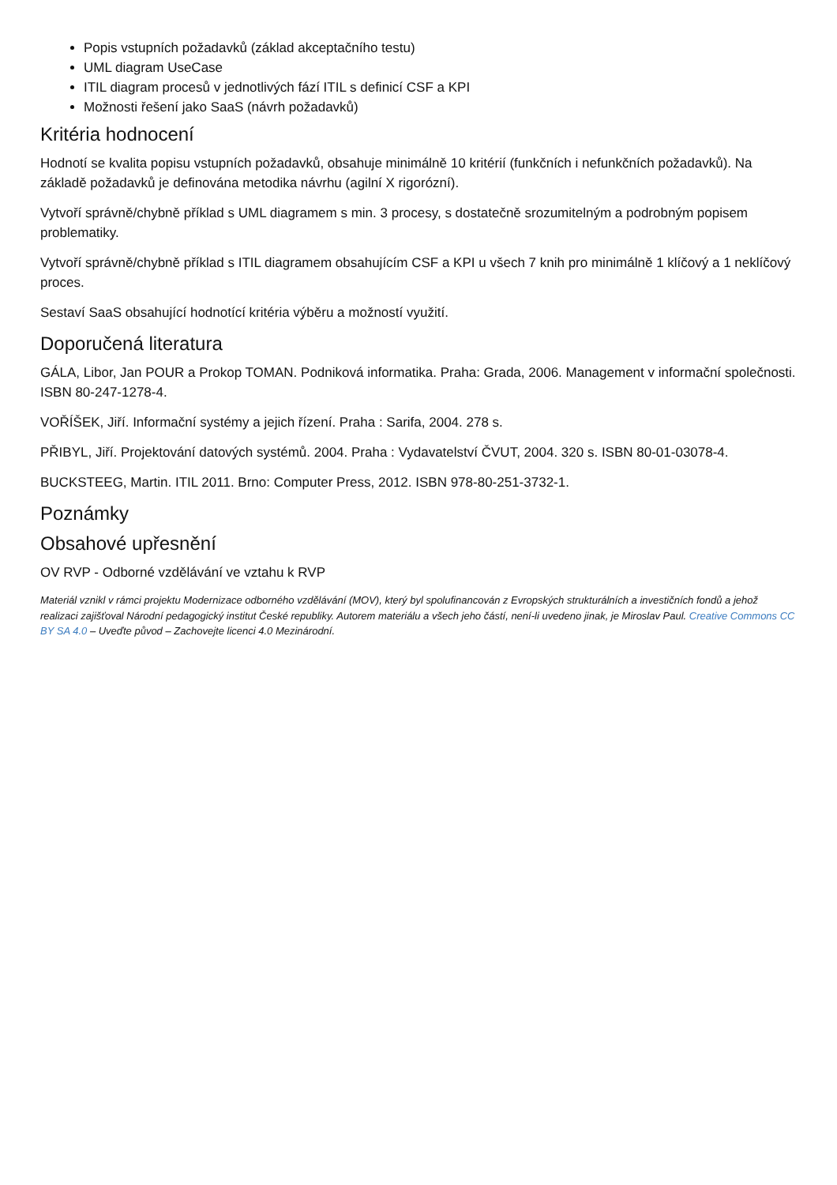Popis vstupních požadavků (základ akceptačního testu)
UML diagram UseCase
ITIL diagram procesů v jednotlivých fází ITIL s definicí CSF a KPI
Možnosti řešení jako SaaS (návrh požadavků)
Kritéria hodnocení
Hodnotí se kvalita popisu vstupních požadavků, obsahuje minimálně 10 kritérií (funkčních i nefunkčních požadavků). Na základě požadavků je definována metodika návrhu (agilní X rigorózní).
Vytvoří správně/chybně příklad s UML diagramem s min. 3 procesy, s dostatečně srozumitelným a podrobným popisem problematiky.
Vytvoří správně/chybně příklad s ITIL diagramem obsahujícím CSF a KPI u všech 7 knih pro minimálně 1 klíčový a 1 neklíčový proces.
Sestaví SaaS obsahující hodnotící kritéria výběru a možností využití.
Doporučená literatura
GÁLA, Libor, Jan POUR a Prokop TOMAN. Podniková informatika. Praha: Grada, 2006. Management v informační společnosti. ISBN 80-247-1278-4.
VOŘÍŠEK, Jiří. Informační systémy a jejich řízení. Praha : Sarifa, 2004. 278 s.
PŘIBYL, Jiří. Projektování datových systémů. 2004. Praha : Vydavatelství ČVUT, 2004. 320 s. ISBN 80-01-03078-4.
BUCKSTEEG, Martin. ITIL 2011. Brno: Computer Press, 2012. ISBN 978-80-251-3732-1.
Poznámky
Obsahové upřesnění
OV RVP - Odborné vzdělávání ve vztahu k RVP
Materiál vznikl v rámci projektu Modernizace odborného vzdělávání (MOV), který byl spolufinancován z Evropských strukturálních a investičních fondů a jehož realizaci zajišťoval Národní pedagogický institut České republiky. Autorem materiálu a všech jeho částí, není-li uvedeno jinak, je Miroslav Paul. Creative Commons CC BY SA 4.0 – Uveďte původ – Zachovejte licenci 4.0 Mezinárodní.